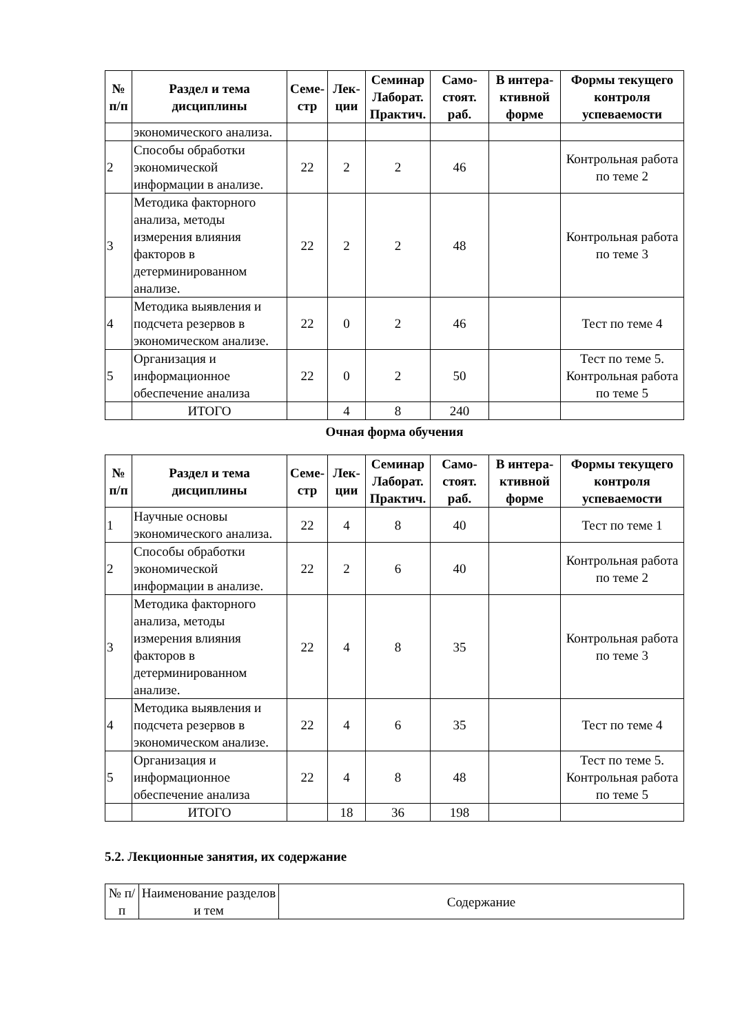| № п/п | Раздел и тема дисциплины | Семе-стр | Лек-ции | Семинар Лаборат. Практич. | Само-стоят. раб. | В интера-ктивной форме | Формы текущего контроля успеваемости |
| --- | --- | --- | --- | --- | --- | --- | --- |
| | экономического анализа. | | | | | | |
| 2 | Способы обработки экономической информации в анализе. | 22 | 2 | 2 | 46 | | Контрольная работа по теме 2 |
| 3 | Методика факторного анализа, методы измерения влияния факторов в детерминированном анализе. | 22 | 2 | 2 | 48 | | Контрольная работа по теме 3 |
| 4 | Методика выявления и подсчета резервов в экономическом анализе. | 22 | 0 | 2 | 46 | | Тест по теме 4 |
| 5 | Организация и информационное обеспечение анализа | 22 | 0 | 2 | 50 | | Тест по теме 5. Контрольная работа по теме 5 |
| | ИТОГО | | 4 | 8 | 240 | | |
Очная форма обучения
| № п/п | Раздел и тема дисциплины | Семе-стр | Лек-ции | Семинар Лаборат. Практич. | Само-стоят. раб. | В интера-ктивной форме | Формы текущего контроля успеваемости |
| --- | --- | --- | --- | --- | --- | --- | --- |
| 1 | Научные основы экономического анализа. | 22 | 4 | 8 | 40 | | Тест по теме 1 |
| 2 | Способы обработки экономической информации в анализе. | 22 | 2 | 6 | 40 | | Контрольная работа по теме 2 |
| 3 | Методика факторного анализа, методы измерения влияния факторов в детерминированном анализе. | 22 | 4 | 8 | 35 | | Контрольная работа по теме 3 |
| 4 | Методика выявления и подсчета резервов в экономическом анализе. | 22 | 4 | 6 | 35 | | Тест по теме 4 |
| 5 | Организация и информационное обеспечение анализа | 22 | 4 | 8 | 48 | | Тест по теме 5. Контрольная работа по теме 5 |
| | ИТОГО | | 18 | 36 | 198 | | |
5.2. Лекционные занятия, их содержание
| № п/п | Наименование разделов и тем | Содержание |